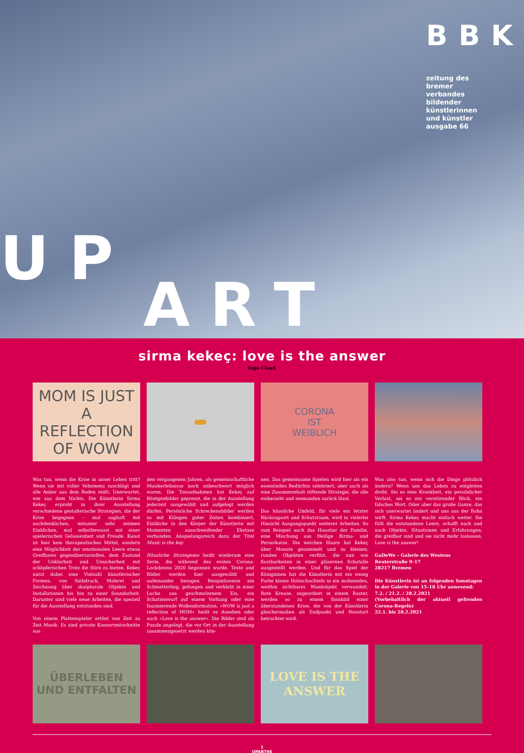BBK
zeitung des
bremer
verbandes
bildender
künstlerinnen
und künstler
ausgabe 66
UP
ART
sirma kekeç: love is the answer
Ingo Clauß
MOM IS JUST A REFLECTION OF WOW
CORONA
IST
WEIBLICH
Was tun, wenn die Krise in unser Leben tritt? Wenn sie mit voller Vehemenz zuschlägt und alle Anker aus dem Boden reißt. Unerwartet, wie aus dem Nichts. Die Künstlerin Sirma Kekeç erprobt in ihrer Ausstellung verschiedene gestalterische Strategien, die der Krise begegnen – mal zaghaft mit nachdenklichen, mitunter sehr intimen Einblicken, mal selbstbewusst mit einer spielerischen Gelassenheit und Freude. Kunst ist hier kein therapeutisches Mittel, sondern eine Möglichkeit der emotionalen Leere etwas Greifbares gegenüberzustellen, dem Zustand der Unklarheit und Unsicherheit mit schöpferischen Trotz die Stirn zu bieten. Kekeç nutzt dabei eine Vielzahl künstlerischer Formen, von Siebdruck, Malerei und Zeichnung über skulpturale Objekte und Installationen bis hin zu einer Soundarbeit. Darunter sind viele neue Arbeiten, die speziell für die Ausstellung entstanden sind.
Von einem Plattenspieler ertönt von Zeit zu Zeit Musik. Es sind private Konzertmitschnitte aus
den vergangenen Jahren, als gemeinschaftliche Musikerlebnisse noch unbeschwert möglich waren. Die Tonaufnahmen hat Kekeç auf Röntgenbilder gepresst, die in der Ausstellung jederzeit ausgewählt und aufgelegt werden dürfen. Persönliche Schreckensbilder werden so mit Klängen guter Zeiten kombiniert, Einblicke in den Körper der Künstlerin mit Momenten ausschweifender Ekstase verbunden. Anspielungsreich dazu der Titel Music is the key.
Häusliche Strategeme heißt wiederum eine Serie, die während des ersten Corona-Lockdowns 2020 begonnen wurde. Texte und Bilder werden hier ausgewählt und aufeinander bezogen. Beispielsweise ein Schmetterling, gefangen und verklebt in einer Lache aus geschmolzenem Eis, ein Schattenwurf auf einem Vorhang oder eine faszinierende Wolkenformation. »WOW is just a reflection of MOM« heißt es daneben oder auch »Love is the answer«. Die Bilder sind als Puzzle angelegt, die vor Ort in der Ausstellung zusammengesetzt werden kön-
nen. Das gemeinsame Spielen wird hier als ein essentielles Bedürfnis zelebriert, aber auch als eine Zusammenhalt stiftende Strategie, die alle einbezieht und niemanden zurück lässt.
Das häusliche Umfeld, für viele ein letzter Rückzugsort und Schutzraum, wird in vielerlei Hinsicht Ausgangspunkt weiterer Arbeiten. So zum Beispiel auch das Haustier der Familie, eine Mischung aus Heilige Birma- und Perserkatze. Die weichen Haare hat Kekeç über Monate gesammelt und zu kleinen, runden Objekten verfilzt, die nun wie Kostbarkeiten in einer gläsernen Schatulle ausgestellt werden. Und für das Spiel der Königinnen hat die Künstlerin mit ein wenig Farbe kleine Holzschachteln in ein mahnendes, weithin sichtbares Wandobjekt verwandelt. Rote Kreuze, angeordnet in einem Raster, werden so zu einem Sinnbild einer überstandenen Krise, die von der Künstlerin gleichermaßen als Endpunkt und Neustart betrachtet wird.
Was also tun, wenn sich die Dinge plötzlich ändern? Wenn uns das Leben zu entgleiten droht. Sei es eine Krankheit, ein persönlicher Verlust, sei es ein verstörender Blick, ein falsches Wort. Oder aber das große Ganze, das sich unerwartet ändert und uns aus der Bahn wirft. Sirma Kekeç macht einfach weiter. Sie füllt die entstandene Leere, schafft nach und nach Objekte, Situationen und Erfahrungen, die greifbar sind und sie nicht mehr loslassen. Love is the answer!
GaDeWe – Galerie des Westens
Reuterstraße 9–17
28217 Bremen
Die Künstlerin ist an folgenden Sonntagen in der Galerie von 15–18 Uhr anwesend:
7.2. / 21.2. / 28.2.2021
(Vorbehaltlich der aktuell geltenden Corona-Regeln)
22.1. bis 28.2.2021
ÜBERLEBEN
UND ENTFALTEN
LOVE IS THE ANSWER
1
UPART66